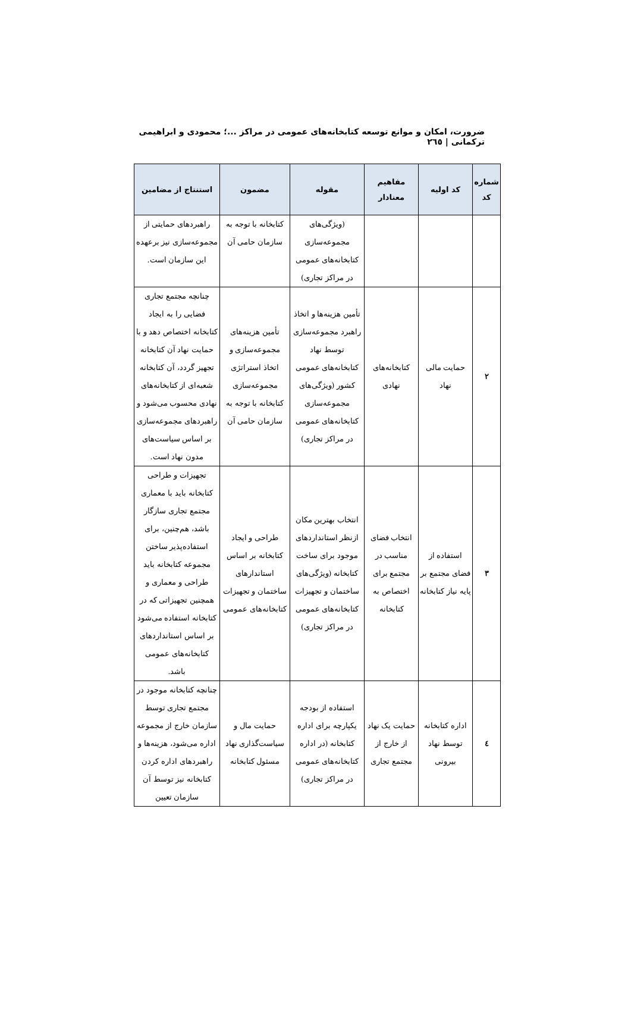ضرورت، امکان و موانع توسعه کتابخانه‌های عمومی در مراکز ...؛ محمودی و ابراهیمی ترکمانی | ۲٦٥
| شماره کد | کد اولیه | مفاهیم معنادار | مقوله | مضمون | استنتاج از مضامین |
| --- | --- | --- | --- | --- | --- |
| | | | (ویژگی‌های مجموعه‌سازی کتابخانه‌های عمومی در مراکز تجاری) | کتابخانه با توجه به سازمان حامی آن | راهبردهای حمایتی از مجموعه‌سازی نیز برعهده این سازمان است. |
| ۲ | حمایت مالی نهاد | کتابخانه‌های نهادی | تأمین هزینه‌ها و اتخاذ راهبرد مجموعه‌سازی توسط نهاد کتابخانه‌های عمومی کشور (ویژگی‌های مجموعه‌سازی کتابخانه‌های عمومی در مراکز تجاری) | تأمین هزینه‌های مجموعه‌سازی و اتخاذ استراتژی مجموعه‌سازی کتابخانه با توجه به سازمان حامی آن | چنانچه مجتمع تجاری فضایی را به ایجاد کتابخانه اختصاص دهد و با حمایت نهاد آن کتابخانه تجهیز گردد، آن کتابخانه شعبه‌ای از کتابخانه‌های نهادی محسوب می‌شود و راهبردهای مجموعه‌سازی بر اساس سیاست‌های مدون نهاد است. |
| ۳ | استفاده از فضای مجتمع بر پایه نیاز کتابخانه | انتخاب فضای مناسب در مجتمع برای اختصاص به کتابخانه | انتخاب بهترین مکان ازنظر استانداردهای موجود برای ساخت کتابخانه (ویژگی‌های ساختمان و تجهیزات کتابخانه‌های عمومی در مراکز تجاری) | طراحی و ایجاد کتابخانه بر اساس استاندارهای ساختمان و تجهیزات کتابخانه‌های عمومی | تجهیزات و طراحی کتابخانه باید با معماری مجتمع تجاری سازگار باشد، هم‌چنین، برای استفاده‌پذیر ساختن مجموعه کتابخانه باید طراحی و معماری و همچنین تجهیزاتی که در کتابخانه استفاده می‌شود بر اساس استانداردهای کتابخانه‌های عمومی باشد. |
| ٤ | اداره کتابخانه توسط نهاد بیرونی | حمایت یک نهاد از خارج از مجتمع تجاری | استفاده از بودجه یکپارچه برای اداره کتابخانه (در اداره کتابخانه‌های عمومی در مراکز تجاری) | حمایت مال و سیاست‌گذاری نهاد مسئول کتابخانه | چنانچه کتابخانه موجود در مجتمع تجاری توسط سازمان خارج از مجموعه اداره می‌شود، هزینه‌ها و راهبردهای اداره کردن کتابخانه نیز توسط آن سازمان تعیین |